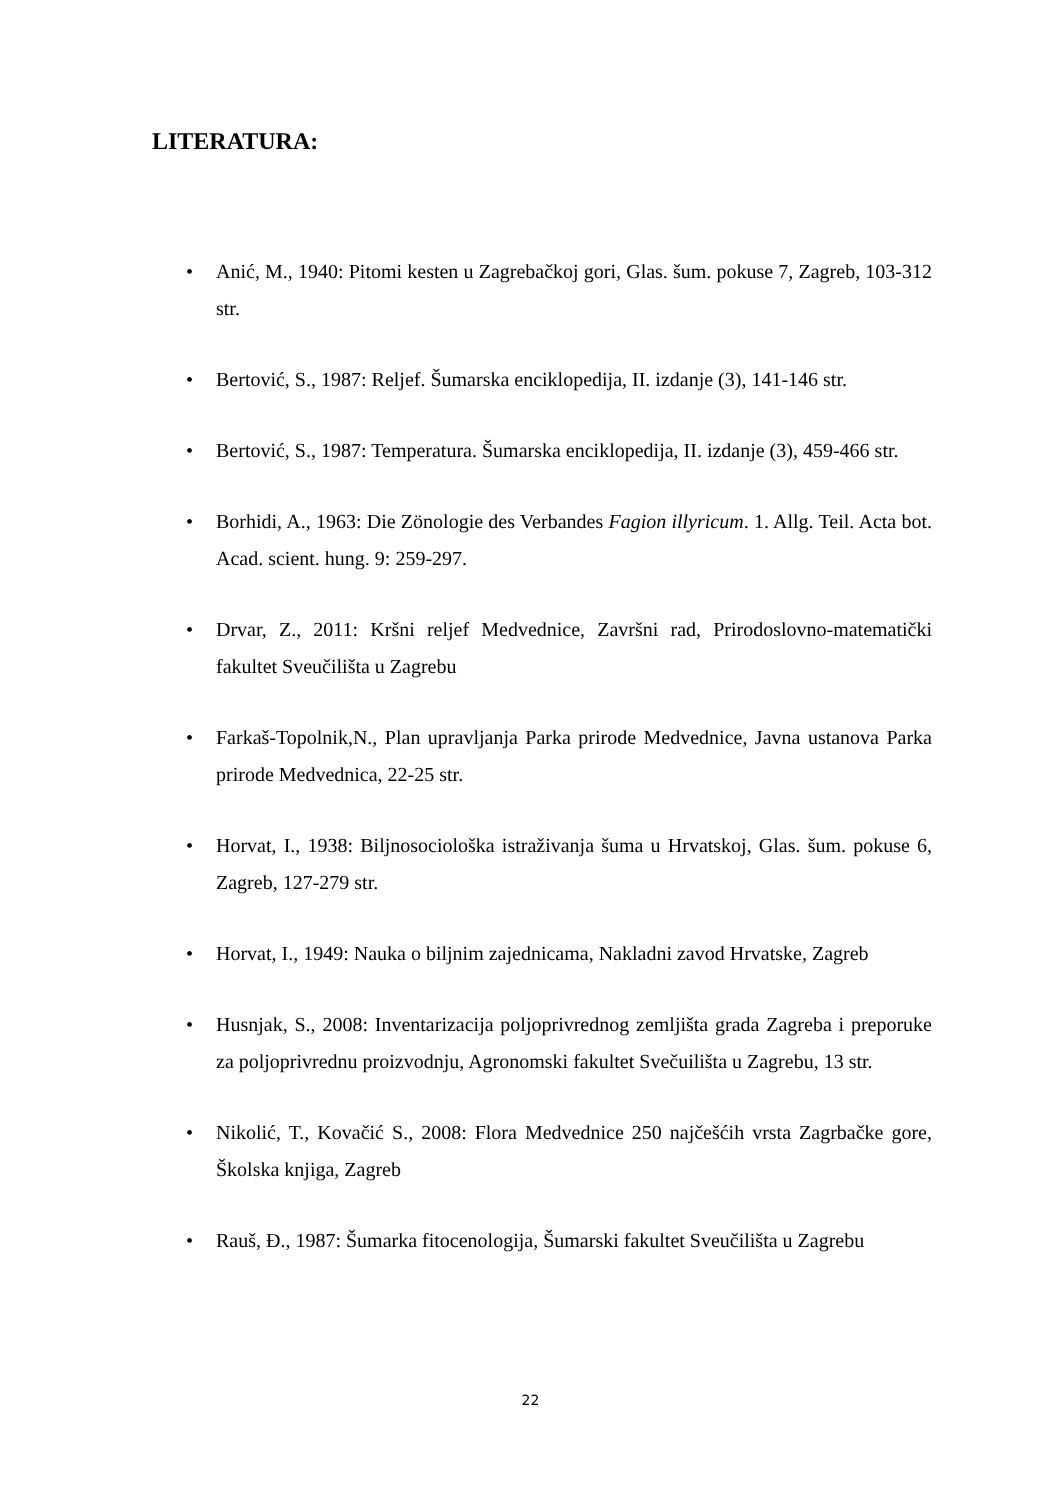LITERATURA:
• Anić, M., 1940: Pitomi kesten u Zagrebačkoj gori, Glas. šum. pokuse 7, Zagreb, 103-312 str.
• Bertović, S., 1987: Reljef. Šumarska enciklopedija, II. izdanje (3), 141-146 str.
• Bertović, S., 1987: Temperatura. Šumarska enciklopedija, II. izdanje (3), 459-466 str.
• Borhidi, A., 1963: Die Zönologie des Verbandes Fagion illyricum. 1. Allg. Teil. Acta bot. Acad. scient. hung. 9: 259-297.
• Drvar, Z., 2011: Kršni reljef Medvednice, Završni rad, Prirodoslovno-matematički fakultet Sveučilišta u Zagrebu
• Farkaš-Topolnik,N., Plan upravljanja Parka prirode Medvednice, Javna ustanova Parka prirode Medvednica, 22-25 str.
• Horvat, I., 1938: Biljnosociološka istraživanja šuma u Hrvatskoj, Glas. šum. pokuse 6, Zagreb, 127-279 str.
• Horvat, I., 1949: Nauka o biljnim zajednicama, Nakladni zavod Hrvatske, Zagreb
• Husnjak, S., 2008: Inventarizacija poljoprivrednog zemljišta grada Zagreba i preporuke za poljoprivrednu proizvodnju, Agronomski fakultet Svečuilišta u Zagrebu, 13 str.
• Nikolić, T., Kovačić S., 2008: Flora Medvednice 250 najčešćih vrsta Zagrbačke gore, Školska knjiga, Zagreb
• Rauš, Đ., 1987: Šumarka fitocenologija, Šumarski fakultet Sveučilišta u Zagrebu
22